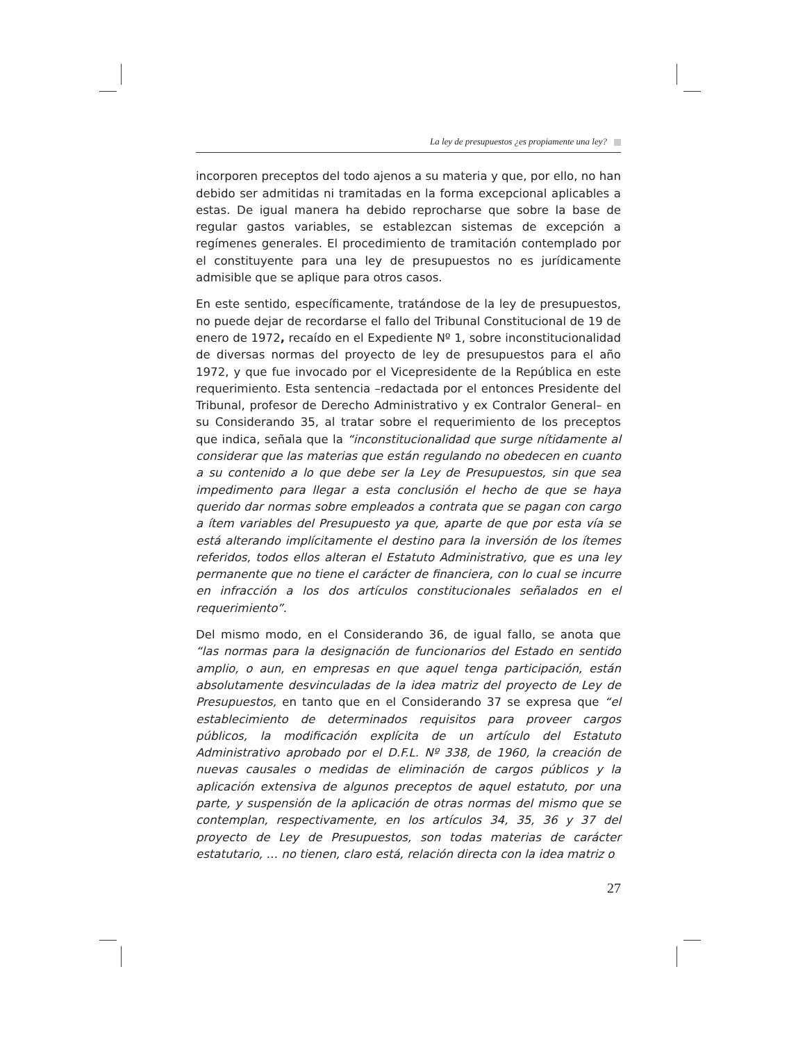La ley de presupuestos ¿es propiamente una ley?
incorporen preceptos del todo ajenos a su materia y que, por ello, no han debido ser admitidas ni tramitadas en la forma excepcional aplicables a estas. De igual manera ha debido reprocharse que sobre la base de regular gastos variables, se establezcan sistemas de excepción a regímenes generales. El procedimiento de tramitación contemplado por el constituyente para una ley de presupuestos no es jurídicamente admisible que se aplique para otros casos.
En este sentido, específicamente, tratándose de la ley de presupuestos, no puede dejar de recordarse el fallo del Tribunal Constitucional de 19 de enero de 1972, recaído en el Expediente Nº 1, sobre inconstitucionalidad de diversas normas del proyecto de ley de presupuestos para el año 1972, y que fue invocado por el Vicepresidente de la República en este requerimiento. Esta sentencia –redactada por el entonces Presidente del Tribunal, profesor de Derecho Administrativo y ex Contralor General– en su Considerando 35, al tratar sobre el requerimiento de los preceptos que indica, señala que la “inconstitucionalidad que surge nítidamente al considerar que las materias que están regulando no obedecen en cuanto a su contenido a lo que debe ser la Ley de Presupuestos, sin que sea impedimento para llegar a esta conclusión el hecho de que se haya querido dar normas sobre empleados a contrata que se pagan con cargo a ítem variables del Presupuesto ya que, aparte de que por esta vía se está alterando implícitamente el destino para la inversión de los ítemes referidos, todos ellos alteran el Estatuto Administrativo, que es una ley permanente que no tiene el carácter de financiera, con lo cual se incurre en infracción a los dos artículos constitucionales señalados en el requerimiento”.
Del mismo modo, en el Considerando 36, de igual fallo, se anota que “las normas para la designación de funcionarios del Estado en sentido amplio, o aun, en empresas en que aquel tenga participación, están absolutamente desvinculadas de la idea matriz del proyecto de Ley de Presupuestos, en tanto que en el Considerando 37 se expresa que “el establecimiento de determinados requisitos para proveer cargos públicos, la modificación explícita de un artículo del Estatuto Administrativo aprobado por el D.F.L. Nº 338, de 1960, la creación de nuevas causales o medidas de eliminación de cargos públicos y la aplicación extensiva de algunos preceptos de aquel estatuto, por una parte, y suspensión de la aplicación de otras normas del mismo que se contemplan, respectivamente, en los artículos 34, 35, 36 y 37 del proyecto de Ley de Presupuestos, son todas materias de carácter estatutario, … no tienen, claro está, relación directa con la idea matriz o
27